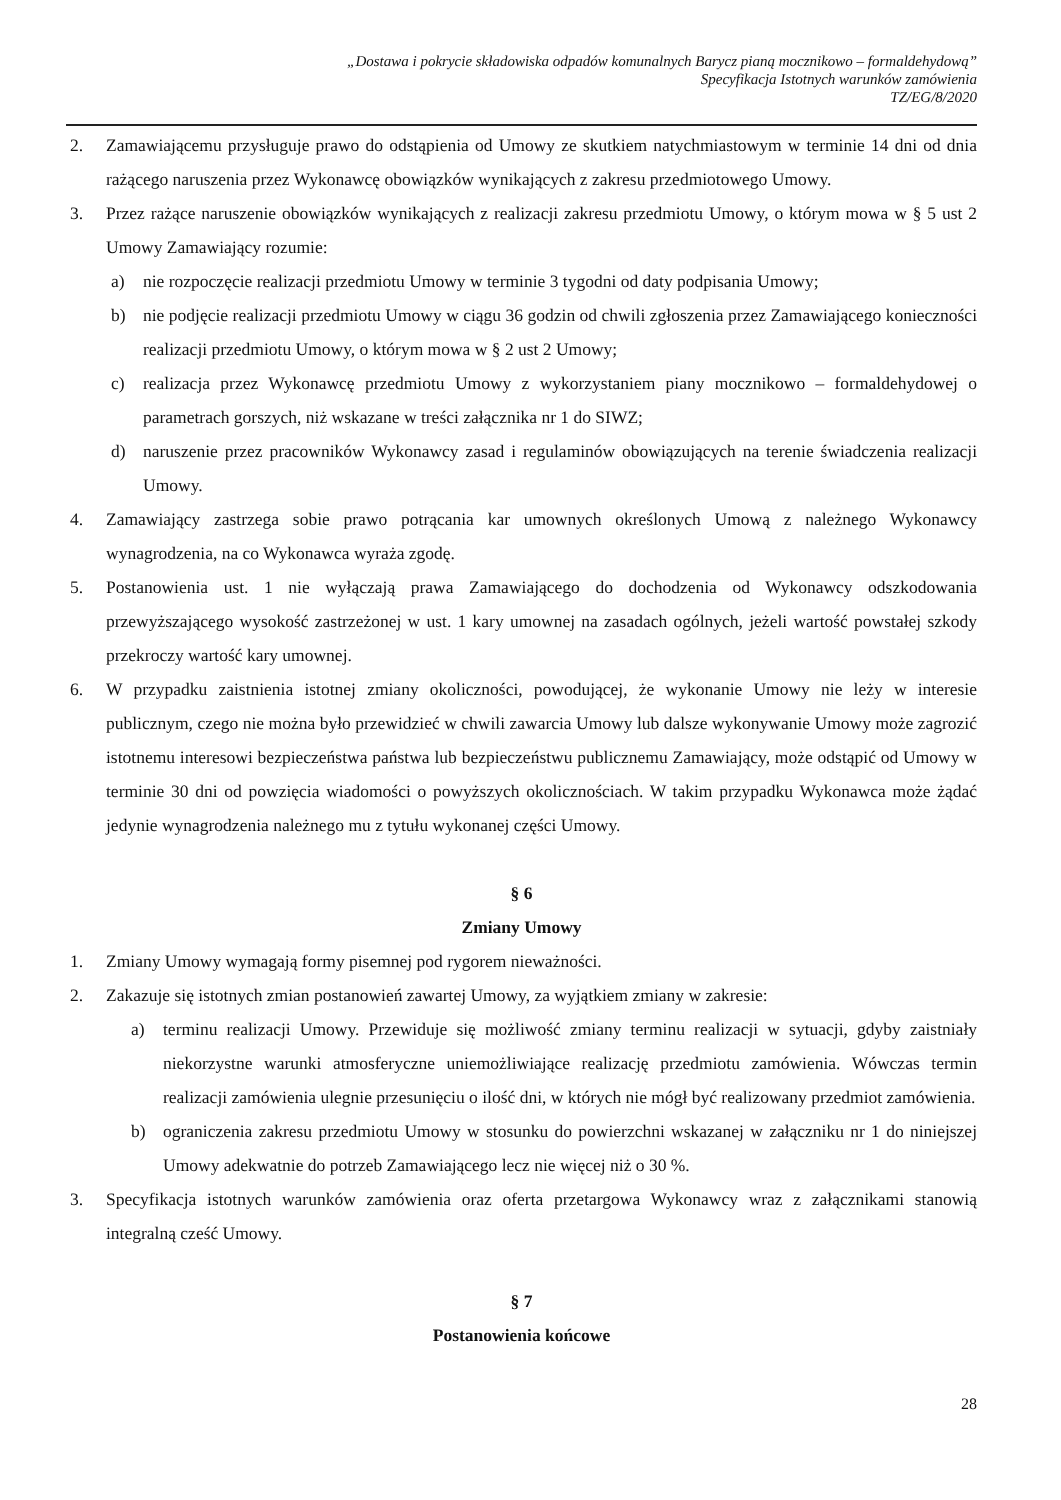„Dostawa i pokrycie składowiska odpadów komunalnych Barycz pianą mocznikowo – formaldehydową”
Specyfikacja Istotnych warunków zamówienia
TZ/EG/8/2020
2. Zamawiającemu przysługuje prawo do odstąpienia od Umowy ze skutkiem natychmiastowym w terminie 14 dni od dnia rażącego naruszenia przez Wykonawcę obowiązków wynikających z zakresu przedmiotowego Umowy.
3. Przez rażące naruszenie obowiązków wynikających z realizacji zakresu przedmiotu Umowy, o którym mowa w § 5 ust 2 Umowy Zamawiający rozumie:
a) nie rozpoczęcie realizacji przedmiotu Umowy w terminie 3 tygodni od daty podpisania Umowy;
b) nie podjęcie realizacji przedmiotu Umowy w ciągu 36 godzin od chwili zgłoszenia przez Zamawiającego konieczności realizacji przedmiotu Umowy, o którym mowa w § 2 ust 2 Umowy;
c) realizacja przez Wykonawcę przedmiotu Umowy z wykorzystaniem piany mocznikowo – formaldehydowej o parametrach gorszych, niż wskazane w treści załącznika nr 1 do SIWZ;
d) naruszenie przez pracowników Wykonawcy zasad i regulaminów obowiązujących na terenie świadczenia realizacji Umowy.
4. Zamawiający zastrzega sobie prawo potrącania kar umownych określonych Umową z należnego Wykonawcy wynagrodzenia, na co Wykonawca wyraża zgodę.
5. Postanowienia ust. 1 nie wyłączają prawa Zamawiającego do dochodzenia od Wykonawcy odszkodowania przewyższającego wysokość zastrzeżonej w ust. 1 kary umownej na zasadach ogólnych, jeżeli wartość powstałej szkody przekroczy wartość kary umownej.
6. W przypadku zaistnienia istotnej zmiany okoliczności, powodującej, że wykonanie Umowy nie leży w interesie publicznym, czego nie można było przewidzieć w chwili zawarcia Umowy lub dalsze wykonywanie Umowy może zagrozić istotnemu interesowi bezpieczeństwa państwa lub bezpieczeństwu publicznemu Zamawiający, może odstąpić od Umowy w terminie 30 dni od powzięcia wiadomości o powyższych okolicznościach. W takim przypadku Wykonawca może żądać jedynie wynagrodzenia należnego mu z tytułu wykonanej części Umowy.
§ 6
Zmiany Umowy
1. Zmiany Umowy wymagają formy pisemnej pod rygorem nieważności.
2. Zakazuje się istotnych zmian postanowień zawartej Umowy, za wyjątkiem zmiany w zakresie:
a) terminu realizacji Umowy. Przewiduje się możliwość zmiany terminu realizacji w sytuacji, gdyby zaistniały niekorzystne warunki atmosferyczne uniemożliwiające realizację przedmiotu zamówienia. Wówczas termin realizacji zamówienia ulegnie przesunięciu o ilość dni, w których nie mógł być realizowany przedmiot zamówienia.
b) ograniczenia zakresu przedmiotu Umowy w stosunku do powierzchni wskazanej w załączniku nr 1 do niniejszej Umowy adekwatnie do potrzeb Zamawiającego lecz nie więcej niż o 30 %.
3. Specyfikacja istotnych warunków zamówienia oraz oferta przetargowa Wykonawcy wraz z załącznikami stanowią integralną cześć Umowy.
§ 7
Postanowienia końcowe
28